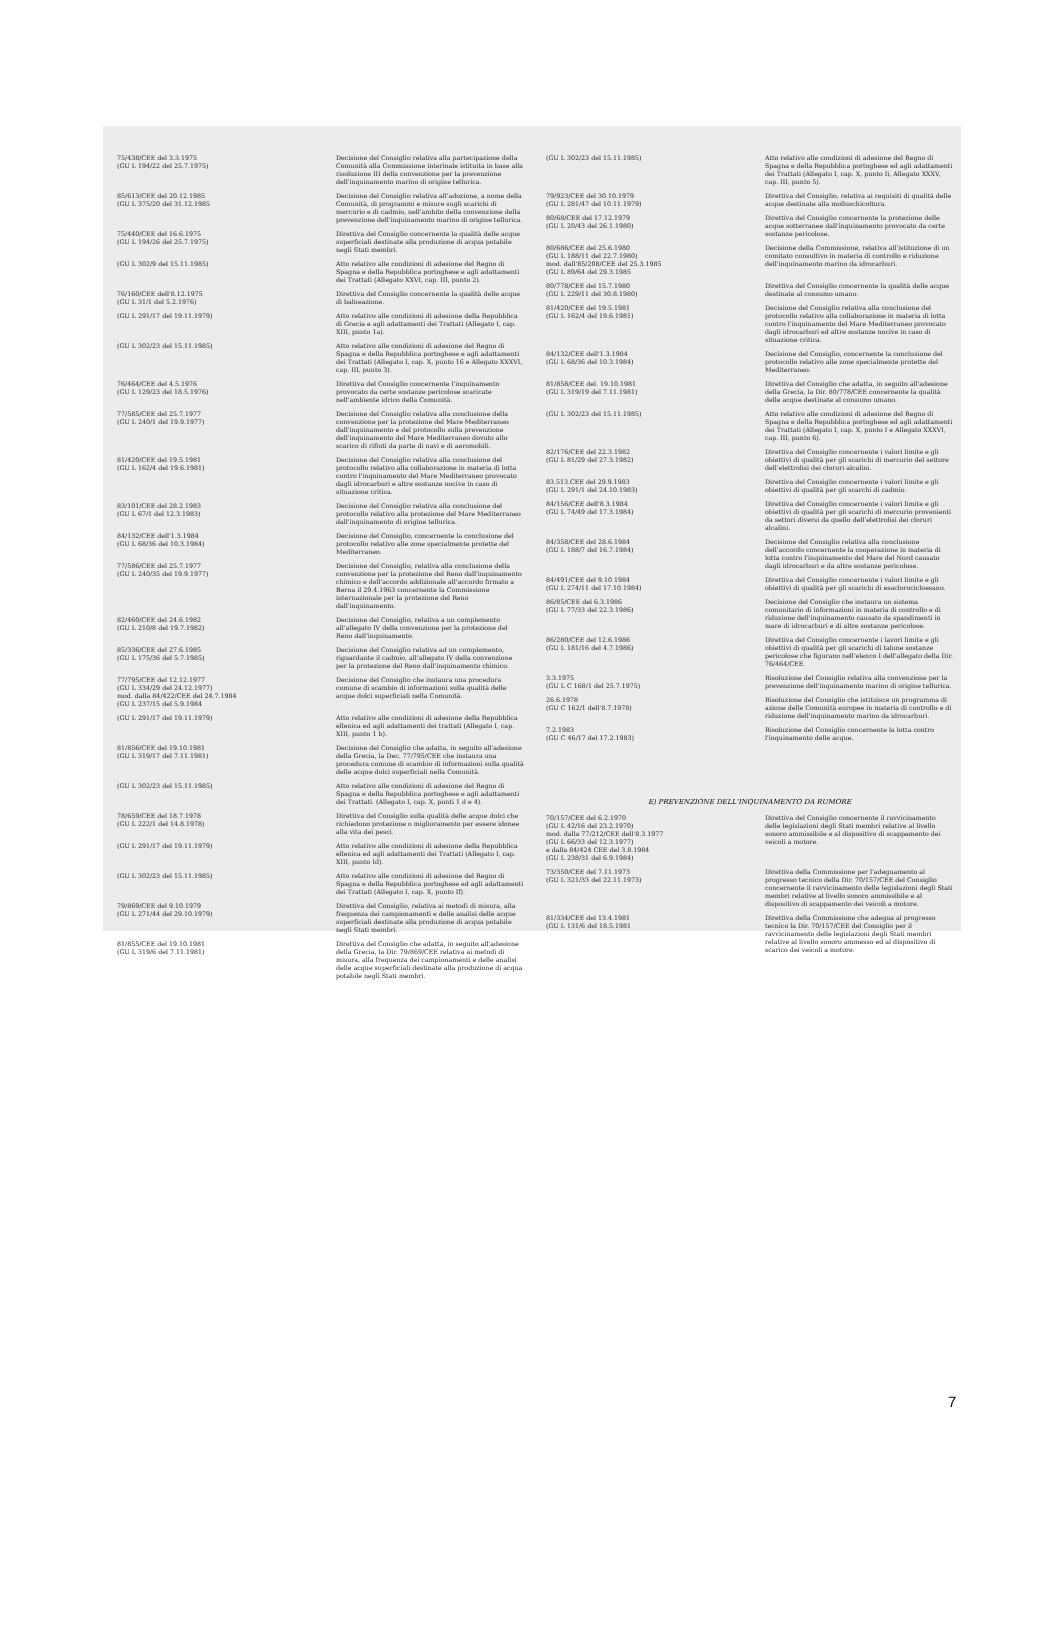| 75/438/CEE del 3.3.1975 (GU L 194/22 del 25.7.1975) | Decisione del Consiglio relativa alla partecipazione della Comunità alla Commissione interinale istituita in base alla risoluzione III della convenzione per la prevenzione dell'inquinamento marino di origine tellurica. |
| 85/613/CEE del 20.12.1985 (GU L 375/20 del 31.12.1985 | Decisione del Consiglio relativa all'adozione, a nome della Comunità, di programmi e misure sugli scarichi di mercurio e di cadmio, nell'ambito della convenzione della prevenzione dell'inquinamento marino di origine tellurica. |
| 75/440/CEE del 16.6.1975 (GU L 194/26 del 25.7.1975) | Direttiva del Consiglio concernente la qualità delle acque superficiali destinate alla produzione di acqua potabile negli Stati membri. |
| (GU L 302/9 del 15.11.1985) | Atto relativo alle condizioni di adesione del Regno di Spagna e della Repubblica portoghese e agli adattamenti dei Trattati (Allegato XXVI, cap. III, punto 2). |
| 76/160/CEE dell'8.12.1975 (GU L 31/1 del 5.2.1976) | Direttiva del Consiglio concernente la qualità delle acque di balneazione. |
| (GU L 291/17 del 19.11.1979) | Atto relativo alle condizioni di adesione della Repubblica di Grecia e agli adattamenti dei Trattati (Allegato I, cap. XIII, punto 1a). |
| (GU L 302/23 del 15.11.1985) | Atto relativo alle condizioni di adesione del Regno di Spagna e della Repubblica portoghese e agli adattamenti dei Trattati (Allegato I, cap. X, punto 16 e Allegato XXXVI, cap. III, punto 3). |
| 76/464/CEE del 4.5.1976 (GU L 129/23 del 18.5.1976) | Direttiva del Consiglio concernente l'inquinamento provocato da certe sostanze pericolose scaricate nell'ambiente idrico della Comunità. |
| 77/585/CEE del 25.7.1977 (GU L 240/1 del 19.9.1977) | Decisione del Consiglio relativa alla conclusione della convenzione per la protezione del Mare Mediterraneo dall'inquinamento e del protocollo sulla prevenzione dell'inquinamento del Mare Mediterraneo dovuto allo scarico di rifiuti da parte di navi e di aeromobili. |
| 81/420/CEE del 19.5.1981 (GU L 162/4 del 19.6.1981) | Decisione del Consiglio relativa alla conclusione del protocollo relativo alla collaborazione in materia di lotta contro l'inquinamento del Mare Mediterraneo provocato dagli idrocarburi e altre sostanze nocive in caso di situazione critica. |
| 83/101/CEE del 28.2.1983 (GU L 67/1 del 12.3.1983) | Decisione del Consiglio relativa alla conclusione del protocollo relativo alla protezione del Mare Mediterraneo dall'inquinamento di origine tellurica. |
| 84/132/CEE dell'1.3.1984 (GU L 68/36 del 10.3.1984) | Decisione del Consiglio, concernente la conclusione del protocollo relativo alle zone specialmente protette del Mediterraneo. |
| 77/586/CEE del 25.7.1977 (GU L 240/35 del 19.9.1977) | Decisione del Consiglio, relativa alla conclusione della convenzione per la protezione del Reno dall'inquinamento chimico e dell'accordo addizionale all'accordo firmato a Berna il 29.4.1963 concernente la Commissione internazionale per la protezione del Reno dall'inquinamento. |
| 82/460/CEE del 24.6.1982 (GU L 210/8 del 19.7.1982) | Decisione del Consiglio, relativa a un complemento all'allegato IV della convenzione per la protezione del Reno dall'inquinamento. |
| 85/336/CEE del 27.6.1985 (GU L 175/36 del 5.7.1985) | Decisione del Consiglio relativa ad un complemento, riguardante il cadmio, all'allegato IV della convenzione per la protezione del Reno dall'inquinamento chimico. |
| 77/795/CEE del 12.12.1977 (GU L 334/29 del 24.12.1977) mod. dalla 84/422/CEE del 24.7.1984 (GU L 237/15 del 5.9.1984 | Decisione del Consiglio che instaura una procedura comune di scambio di informazioni sulla qualità delle acque dolci superficiali nella Comunità. |
| (GU L 291/17 del 19.11.1979) | Atto relativo alle condizioni di adesione della Repubblica ellenica ed agli adattamenti dei trattati (Allegato I, cap. XIII, punto 1 b). |
| 81/856/CEE del 19.10.1981 (GU L 319/17 del 7.11.1981) | Decisione del Consiglio che adatta, in seguito all'adesione della Grecia, la Dec. 77/795/CEE che instaura una procedura comune di scambio di informazioni sulla qualità delle acque dolci superficiali nella Comunità. |
| (GU L 302/23 del 15.11.1985) | Atto relativo alle condizioni di adesione del Regno di Spagna e della Repubblica portoghese e agli adattamenti dei Trattati. (Allegato I, cap. X, punti 1 d e 4). |
| 78/659/CEE del 18.7.1978 (GU L 222/1 del 14.8.1978) | Direttiva del Consiglio sulla qualità delle acque dolci che richiedono protezione o miglioramento per essere idonee alla vita dei pesci. |
| (GU L 291/17 del 19.11.1979) | Atto relativo alle condizioni di adesione della Repubblica ellenica ed agli adattamenti dei Trattati (Allegato I, cap. XIII, punto Id). |
| (GU L 302/23 del 15.11.1985) | Atto relativo alle condizioni di adesione del Regno di Spagna e della Repubblica portoghese ed agli adattamenti dei Trattati (Allegato I, cap. X, punto If). |
| 79/869/CEE del 9.10.1979 (GU L 271/44 del 29.10.1979) | Direttiva del Consiglio, relativa ai metodi di misura, alla frequenza dei campionamenti e delle analisi delle acque superficiali destinate alla produzione di acqua potabile negli Stati membri. |
| 81/855/CEE del 19.10.1981 (GU L 319/6 del 7.11.1981) | Direttiva del Consiglio che adatta, in seguito all'adesione della Grecia, la Dir. 79/869/CEE relativa ai metodi di misura, alla frequenza dei campionamenti e delle analisi delle acque superficiali destinate alla produzione di acqua potabile negli Stati membri. |
| (GU L 302/23 del 15.11.1985) | Atto relativo alle condizioni di adesione del Regno di Spagna e della Repubblica portoghese ed agli adattamenti dei Trattati (Allegato I, cap. X, punto Ii, Allegato XXXV, cap. III, punto 5). |
| 79/923/CEE del 30.10.1979 (GU L 281/47 del 10.11.1979) | Direttiva del Consiglio, relativa ai requisiti di qualità delle acque destinate alla molluschicoltura. |
| 80/68/CEE del 17.12.1979 (GU L 20/43 del 26.1.1980) | Direttiva del Consiglio concernente la protezione delle acque sotterranee dall'inquinamento provocato da certe sostanze pericolose. |
| 80/686/CEE del 25.6.1980 (GU L 188/11 del 22.7.1980) mod. dall'85/208/CEE del 25.3.1985 (GU L 89/64 del 29.3.1985 | Decisione della Commissione, relativa all'istituzione di un comitato consultivo in materia di controllo e riduzione dell'inquinamento marino da idrocarburi. |
| 80/778/CEE del 15.7.1980 (GU L 229/11 del 30.8.1980) | Direttiva del Consiglio concernente la qualità delle acque destinate al consumo umano. |
| 81/420/CEE del 19.5.1981 (GU L 162/4 del 19.6.1981) | Decisione del Consiglio relativa alla conclusione del protocollo relativo alla collaborazione in materia di lotta contro l'inquinamento del Mare Mediterraneo provocato dagli idrocarburi ed altre sostanze nocive in caso di situazione critica. |
| 84/132/CEE dell'1.3.1984 (GU L 68/36 del 10.3.1984) | Decisione del Consiglio, concernente la conclusione del protocollo relativo alle zone specialmente protette del Mediterraneo. |
| 81/858/CEE del. 19.10.1981 (GU L 319/19 del 7.11.1981) | Direttiva del Consiglio che adatta, in seguito all'adesione della Grecia, la Dir. 80/778/CEE concernente la qualità delle acque destinate al consumo umano. |
| (GU L 302/23 del 15.11.1985) | Atto relativo alle condizioni di adesione del Regno di Spagna e della Repubblica portoghese ed agli adattamenti dei Trattati (Allegato I, cap. X, punto I e Allegato XXXVI, cap. III, punto 6). |
| 82/176/CEE del 22.3.1982 (GU L 81/29 del 27.3.1982) | Direttiva del Consiglio concernente i valori limite e gli obiettivi di qualità per gli scarichi di mercurio del settore dell'elettrolisi dei cloruri alcalini. |
| 83.513.CEE del 29.9.1983 (GU L 291/1 del 24.10.1983) | Direttiva del Consiglio concernente i valori limite e gli obiettivi di qualità per gli scarchi di cadmio. |
| 84/156/CEE dell'8.3.1984 (GU L 74/49 del 17.3.1984) | Direttiva del Consiglio concernente i valori limite e gli obiettivi di qualità per gli scarichi di mercurio provenienti da settori diversi da quello dell'elettrolisi dei cloruri alcalini. |
| 84/358/CEE del 28.6.1984 (GU L 188/7 del 16.7.1984) | Decisione del Consiglio relativa alla conclusione dell'accordo concernente la cooperazione in materia di lotta contro l'inquinamento del Mare del Nord causato dagli idrocarburi e da altre sostanze pericolose. |
| 84/491/CEE del 9.10.1984 (GU L 274/11 del 17.10.1984) | Direttiva del Consiglio concernente i valori limite e gli obiettivi di qualità per gli scarichi di esaclorocicloesano. |
| 86/85/CEE del 6.3.1986 (GU L 77/33 del 22.3.1986) | Decisione del Consiglio che instaura un sistema comunitario di informazioni in materia di controllo e di riduzione dell'inquinamento causato da spandimenti in mare di idrocarburi e di altre sostanze pericolose. |
| 86/280/CEE del 12.6.1986 (GU L 181/16 del 4.7.1986) | Direttiva del Consiglio concernente i lavori limite e gli obiettivi di qualità per gli scarichi di talune sostanze pericolose che figurano nell'elenco I dell'allegato della Dir. 76/464/CEE. |
| 3.3.1975 (GU L C 168/1 del 25.7.1975) | Risoluzione del Consiglio relativa alla convenzione per la prevenzione dell'inquinamento marino di origine tellurica. |
| 26.6.1978 (GU C 162/1 dell'8.7.1978) | Risoluzione del Consiglio che istituisce un programma di azione delle Comunità europee in materia di controllo e di riduzione dell'inquinamento marino da idrocarburi. |
| 7.2.1983 (GU C 46/17 del 17.2.1983) | Risoluzione del Consiglio concernente la lotta contro l'inquinamento delle acque. |
E) PREVENZIONE DELL'INQUINAMENTO DA RUMORE
| 70/157/CEE del 6.2.1970 (GU L 42/16 del 23.2.1970) mod. dalla 77/212/CEE dell'8.3.1977 (GU L 66/33 del 12.3.1977) e dalla 84/424 CEE del 3.8.1984 (GU L 238/31 del 6.9.1984) | Direttiva del Consiglio concernente il ravvicinamento delle legislazioni degli Stati membri relative al livello sonoro ammissibile e al dispositivo di scappamento dei veicoli a motore. |
| 73/350/CEE del 7.11.1973 (GU L 321/33 del 22.11.1973) | Direttiva della Commissione per l'adeguamento al progresso tecnico della Dir. 70/157/CEE del Consiglio concernente il ravvicinamento delle legislazioni degli Stati membri relative al livello sonoro ammissibile e al dispositivo di scappamento dei veicoli a motore. |
| 81/334/CEE del 13.4.1981 (GU L 131/6 del 18.5.1981 | Direttiva della Commissione che adegua al progresso tecnico la Dir. 70/157/CEE del Consiglio per il ravvicinamento delle legislazioni degli Stati membri relative al livello sonoro ammesso ed al dispositivo di scarico dei veicoli a motore. |
7